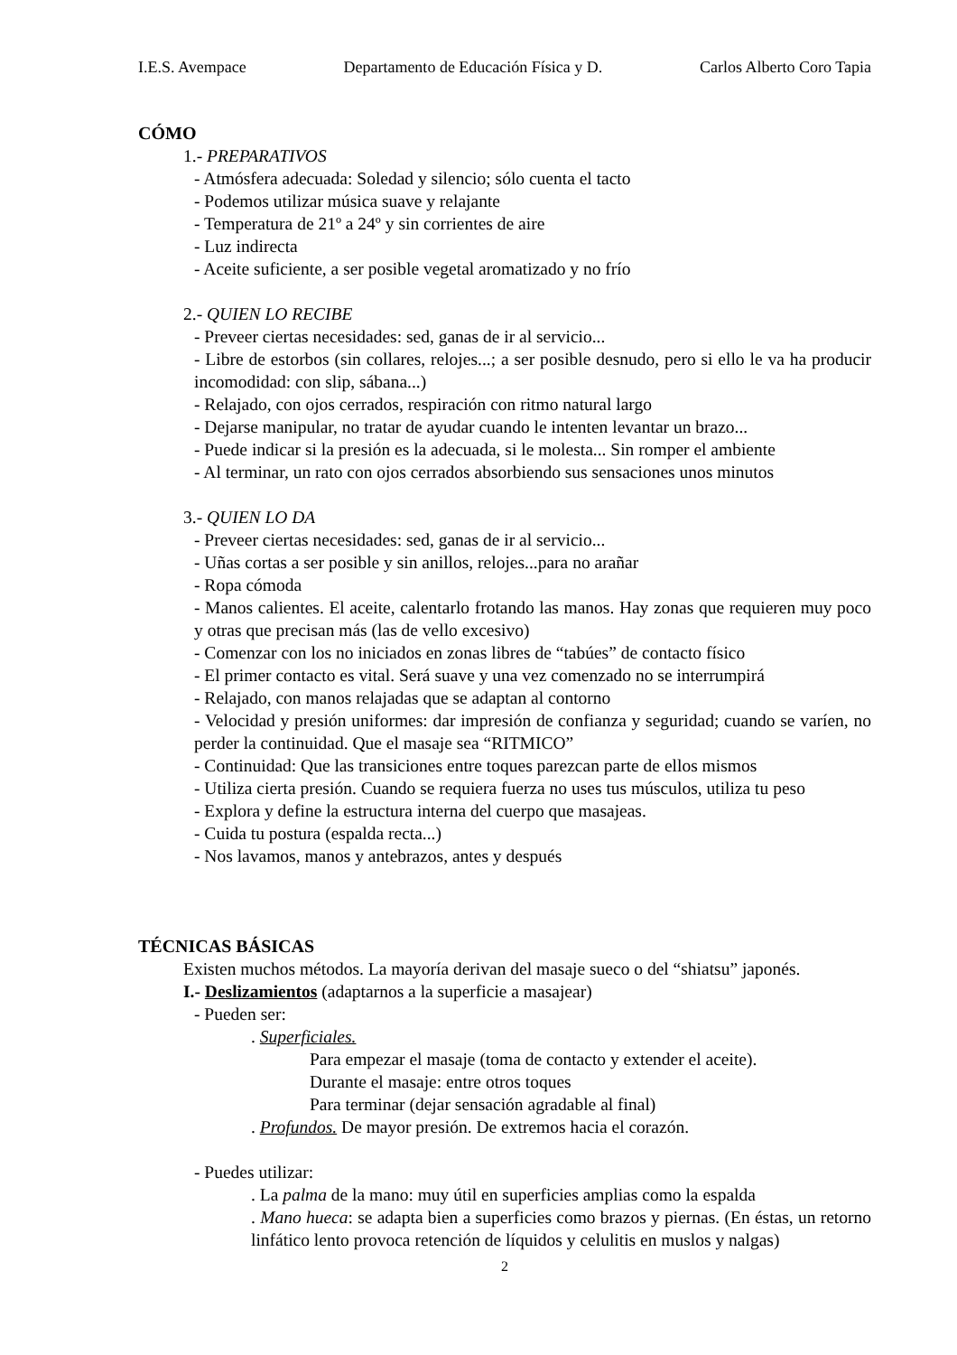I.E.S. Avempace Departamento de Educación Física y D. Carlos Alberto Coro Tapia
CÓMO
1.- PREPARATIVOS
- Atmósfera adecuada: Soledad y silencio; sólo cuenta el tacto
- Podemos utilizar música suave y relajante
- Temperatura de 21º a 24º y sin corrientes de aire
- Luz indirecta
- Aceite suficiente, a ser posible vegetal aromatizado y no frío
2.- QUIEN LO RECIBE
- Preveer ciertas necesidades: sed, ganas de ir al servicio...
- Libre de estorbos (sin collares, relojes...; a ser posible desnudo, pero si ello le va ha producir incomodidad: con slip, sábana...)
- Relajado, con ojos cerrados, respiración con ritmo natural largo
- Dejarse manipular, no tratar de ayudar cuando le intenten levantar un brazo...
- Puede indicar si la presión es la adecuada, si le molesta... Sin romper el ambiente
- Al terminar, un rato con ojos cerrados absorbiendo sus sensaciones unos minutos
3.- QUIEN LO DA
- Preveer ciertas necesidades: sed, ganas de ir al servicio...
- Uñas cortas a ser posible y sin anillos, relojes...para no arañar
- Ropa cómoda
- Manos calientes. El aceite, calentarlo frotando las manos. Hay zonas que requieren muy poco y otras que precisan más (las de vello excesivo)
- Comenzar con los no iniciados en zonas libres de “tabúes” de contacto físico
- El primer contacto es vital. Será suave y una vez comenzado no se interrumpirá
- Relajado, con manos relajadas que se adaptan al contorno
- Velocidad y presión uniformes: dar impresión de confianza y seguridad; cuando se varíen, no perder la continuidad. Que el masaje sea “RITMICO”
- Continuidad: Que las transiciones entre toques parezcan parte de ellos mismos
- Utiliza cierta presión. Cuando se requiera fuerza no uses tus músculos, utiliza tu peso
- Explora y define la estructura interna del cuerpo que masajeas.
- Cuida tu postura (espalda recta...)
- Nos lavamos, manos y antebrazos, antes y después
TÉCNICAS BÁSICAS
Existen muchos métodos. La mayoría derivan del masaje sueco o del “shiatsu” japonés.
I.- Deslizamientos (adaptarnos a la superficie a masajear)
- Pueden ser:
. Superficiales.
Para empezar el masaje (toma de contacto y extender el aceite).
Durante el masaje: entre otros toques
Para terminar (dejar sensación agradable al final)
. Profundos. De mayor presión. De extremos hacia el corazón.
- Puedes utilizar:
. La palma de la mano: muy útil en superficies amplias como la espalda
. Mano hueca: se adapta bien a superficies como brazos y piernas. (En éstas, un retorno linfático lento provoca retención de líquidos y celulitis en muslos y nalgas)
2